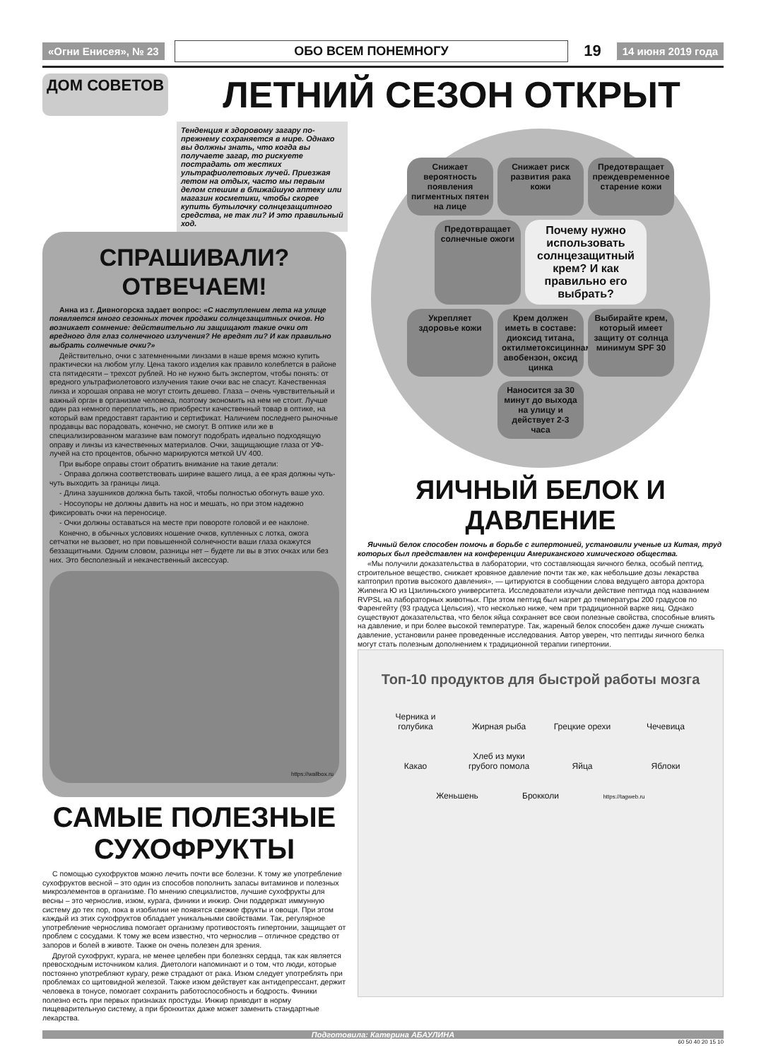«Огни Енисея», № 23 ОБО ВСЕМ ПОНЕМНОГУ
19
14 июня 2019 года
ДОМ СОВЕТОВ
ЛЕТНИЙ СЕЗОН ОТКРЫТ
Тенденция к здоровому загару по-прежнему сохраняется в мире. Однако вы должны знать, что когда вы получаете загар, то рискуете пострадать от жестких ультрафиолетовых лучей. Приезжая летом на отдых, часто мы первым делом спешим в ближайшую аптеку или магазин косметики, чтобы скорее купить бутылочку солнцезащитного средства, не так ли? И это правильный ход.
СПРАШИВАЛИ? ОТВЕЧАЕМ!
Анна из г. Дивногорска задает вопрос: «С наступлением лета на улице появляется много сезонных точек продажи солнцезащитных очков. Но возникает сомнение: действительно ли защищают такие очки от вредного для глаз солнечного излучения? Не вредят ли? И как правильно выбрать солнечные очки?»
Действительно, очки с затемненными линзами в наше время можно купить практически на любом углу. Цена такого изделия как правило колеблется в районе ста пятидесяти – трехсот рублей. Но не нужно быть экспертом, чтобы понять: от вредного ультрафиолетового излучения такие очки вас не спасут. Качественная линза и хорошая оправа не могут стоить дешево. Глаза – очень чувствительный и важный орган в организме человека, поэтому экономить на нем не стоит. Лучше один раз немного переплатить, но приобрести качественный товар в оптике, на который вам предоставят гарантию и сертификат. Наличием последнего рыночные продавцы вас порадовать, конечно, не смогут. В оптике или же в специализированном магазине вам помогут подобрать идеально подходящую оправу и линзы из качественных материалов. Очки, защищающие глаза от УФ-лучей на сто процентов, обычно маркируются меткой UV 400.
При выборе оправы стоит обратить внимание на такие детали:
- Оправа должна соответствовать ширине вашего лица, а ее края должны чуть-чуть выходить за границы лица.
- Длина заушников должна быть такой, чтобы полностью обогнуть ваше ухо.
- Носоупоры не должны давить на нос и мешать, но при этом надежно фиксировать очки на переносице.
- Очки должны оставаться на месте при повороте головой и ее наклоне.
Конечно, в обычных условиях ношение очков, купленных с лотка, ожога сетчатки не вызовет, но при повышенной солнечности ваши глаза окажутся беззащитными. Одним словом, разницы нет – будете ли вы в этих очках или без них. Это бесполезный и некачественный аксессуар.
https://wallbox.ru
САМЫЕ ПОЛЕЗНЫЕ СУХОФРУКТЫ
С помощью сухофруктов можно лечить почти все болезни. К тому же употребление сухофруктов весной – это один из способов пополнить запасы витаминов и полезных микроэлементов в организме. По мнению специалистов, лучшие сухофрукты для весны – это чернослив, изюм, курага, финики и инжир. Они поддержат иммунную систему до тех пор, пока в изобилии не появятся свежие фрукты и овощи. При этом каждый из этих сухофруктов обладает уникальными свойствами. Так, регулярное употребление чернослива помогает организму противостоять гипертонии, защищает от проблем с сосудами. К тому же всем известно, что чернослив – отличное средство от запоров и болей в животе. Также он очень полезен для зрения.
Другой сухофрукт, курага, не менее целебен при болезнях сердца, так как является превосходным источником калия. Диетологи напоминают и о том, что люди, которые постоянно употребляют курагу, реже страдают от рака. Изюм следует употреблять при проблемах со щитовидной железой. Также изюм действует как антидепрессант, держит человека в тонусе, помогает сохранить работоспособность и бодрость. Финики полезно есть при первых признаках простуды. Инжир приводит в норму пищеварительную систему, а при бронхитах даже может заменить стандартные лекарства.
Снижает вероятность появления пигментных пятен на лице Снижает риск развития рака кожи Предотвращает преждевременное старение кожи Предотвращает солнечные ожоги Почему нужно использовать солнцезащитный крем? И как правильно его выбрать? Укрепляет здоровье кожи Крем должен иметь в составе: диоксид титана, октилметоксициннамат, авобензон, оксид цинка Выбирайте крем, который имеет защиту от солнца минимум SPF 30 Наносится за 30 минут до выхода на улицу и действует 2-3 часа
ЯИЧНЫЙ БЕЛОК И ДАВЛЕНИЕ
Яичный белок способен помочь в борьбе с гипертонией, установили ученые из Китая, труд которых был представлен на конференции Американского химического общества.
«Мы получили доказательства в лаборатории, что составляющая яичного белка, особый пептид, строительное вещество, снижает кровяное давление почти так же, как небольшие дозы лекарства каптоприл против высокого давления», — цитируются в сообщении слова ведущего автора доктора Жипенга Ю из Цзилиньского университета. Исследователи изучали действие пептида под названием RVPSL на лабораторных животных. При этом пептид был нагрет до температуры 200 градусов по Фаренгейту (93 градуса Цельсия), что несколько ниже, чем при традиционной варке яиц. Однако существуют доказательства, что белок яйца сохраняет все свои полезные свойства, способные влиять на давление, и при более высокой температуре. Так, жареный белок способен даже лучше снижать давление, установили ранее проведенные исследования. Автор уверен, что пептиды яичного белка могут стать полезным дополнением к традиционной терапии гипертонии.
Топ-10 продуктов для быстрой работы мозга
Черника и голубика
Жирная рыба
Грецкие орехи
Чечевица Какао
Хлеб из муки грубого помола
Яйца Яблоки Женьшень Брокколи
https://tagweb.ru
Подготовила: Катерина АБАУЛИНА
60 50 40 20 15 10